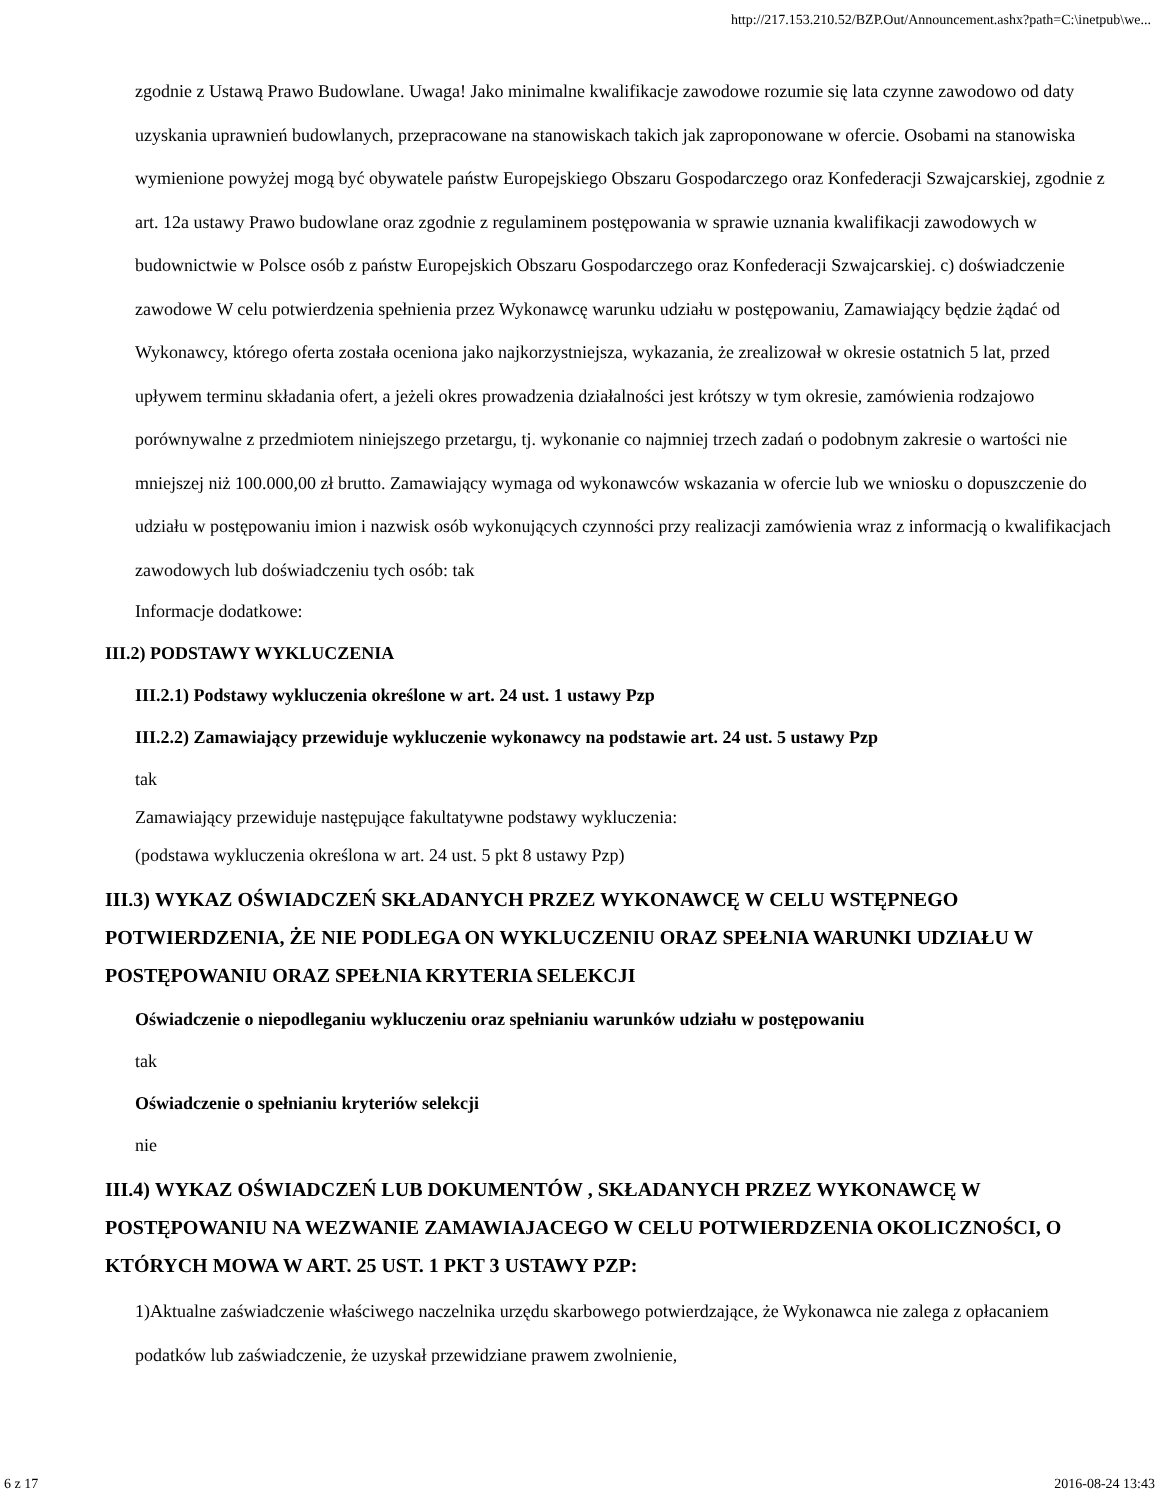http://217.153.210.52/BZP.Out/Announcement.ashx?path=C:\inetpub\we...
zgodnie z Ustawą Prawo Budowlane. Uwaga! Jako minimalne kwalifikacje zawodowe rozumie się lata czynne zawodowo od daty uzyskania uprawnień budowlanych, przepracowane na stanowiskach takich jak zaproponowane w ofercie. Osobami na stanowiska wymienione powyżej mogą być obywatele państw Europejskiego Obszaru Gospodarczego oraz Konfederacji Szwajcarskiej, zgodnie z art. 12a ustawy Prawo budowlane oraz zgodnie z regulaminem postępowania w sprawie uznania kwalifikacji zawodowych w budownictwie w Polsce osób z państw Europejskich Obszaru Gospodarczego oraz Konfederacji Szwajcarskiej. c) doświadczenie zawodowe W celu potwierdzenia spełnienia przez Wykonawcę warunku udziału w postępowaniu, Zamawiający będzie żądać od Wykonawcy, którego oferta została oceniona jako najkorzystniejsza, wykazania, że zrealizował w okresie ostatnich 5 lat, przed upływem terminu składania ofert, a jeżeli okres prowadzenia działalności jest krótszy w tym okresie, zamówienia rodzajowo porównywalne z przedmiotem niniejszego przetargu, tj. wykonanie co najmniej trzech zadań o podobnym zakresie o wartości nie mniejszej niż 100.000,00 zł brutto. Zamawiający wymaga od wykonawców wskazania w ofercie lub we wniosku o dopuszczenie do udziału w postępowaniu imion i nazwisk osób wykonujących czynności przy realizacji zamówienia wraz z informacją o kwalifikacjach zawodowych lub doświadczeniu tych osób: tak
Informacje dodatkowe:
III.2) PODSTAWY WYKLUCZENIA
III.2.1) Podstawy wykluczenia określone w art. 24 ust. 1 ustawy Pzp
III.2.2) Zamawiający przewiduje wykluczenie wykonawcy na podstawie art. 24 ust. 5 ustawy Pzp
tak
Zamawiający przewiduje następujące fakultatywne podstawy wykluczenia:
(podstawa wykluczenia określona w art. 24 ust. 5 pkt 8 ustawy Pzp)
III.3) WYKAZ OŚWIADCZEŃ SKŁADANYCH PRZEZ WYKONAWCĘ W CELU WSTĘPNEGO POTWIERDZENIA, ŻE NIE PODLEGA ON WYKLUCZENIU ORAZ SPEŁNIA WARUNKI UDZIAŁU W POSTĘPOWANIU ORAZ SPEŁNIA KRYTERIA SELEKCJI
Oświadczenie o niepodleganiu wykluczeniu oraz spełnianiu warunków udziału w postępowaniu
tak
Oświadczenie o spełnianiu kryteriów selekcji
nie
III.4) WYKAZ OŚWIADCZEŃ LUB DOKUMENTÓW , SKŁADANYCH PRZEZ WYKONAWCĘ W POSTĘPOWANIU NA WEZWANIE ZAMAWIAJACEGO W CELU POTWIERDZENIA OKOLICZNOŚCI, O KTÓRYCH MOWA W ART. 25 UST. 1 PKT 3 USTAWY PZP:
1)Aktualne zaświadczenie właściwego naczelnika urzędu skarbowego potwierdzające, że Wykonawca nie zalega z opłacaniem podatków lub zaświadczenie, że uzyskał przewidziane prawem zwolnienie,
6 z 17 2016-08-24 13:43